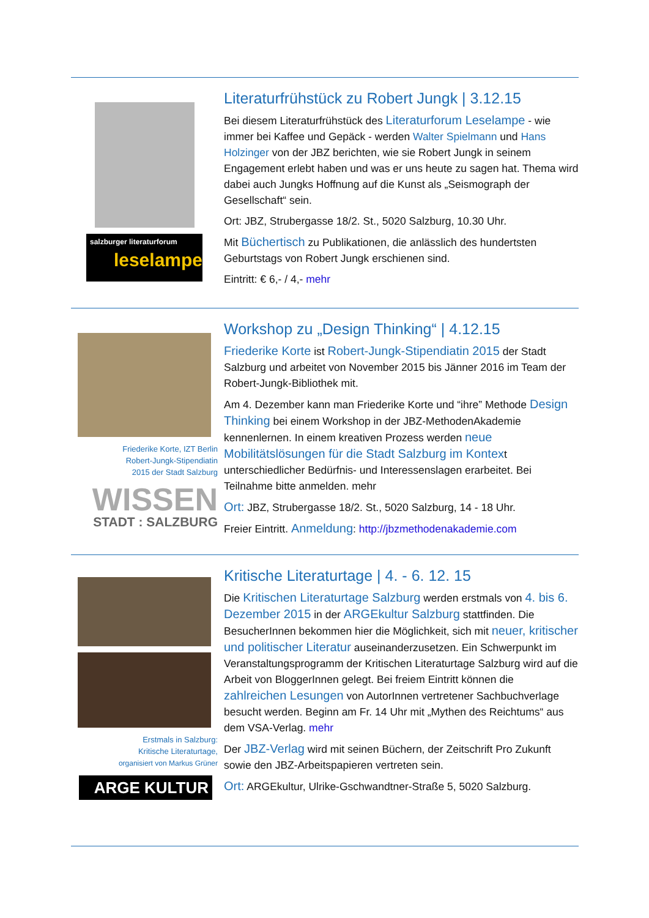salzburger literaturforum
leselampe
Literaturfrühstück zu Robert Jungk | 3.12.15
Bei diesem Literaturfrühstück des Literaturforum Leselampe - wie immer bei Kaffee und Gepäck - werden Walter Spielmann und Hans Holzinger von der JBZ berichten, wie sie Robert Jungk in seinem Engagement erlebt haben und was er uns heute zu sagen hat. Thema wird dabei auch Jungks Hoffnung auf die Kunst als „Seismograph der Gesellschaft“ sein.
Ort: JBZ, Strubergasse 18/2. St., 5020 Salzburg, 10.30 Uhr.
Mit Büchertisch zu Publikationen, die anlässlich des hundertsten Geburtstags von Robert Jungk erschienen sind.
Eintritt: € 6,- / 4,- mehr
Friederike Korte, IZT Berlin
Robert-Jungk-Stipendiatin
2015 der Stadt Salzburg
WISSEN
STADT : SALZBURG
Workshop zu „Design Thinking“ | 4.12.15
Friederike Korte ist Robert-Jungk-Stipendiatin 2015 der Stadt Salzburg und arbeitet von November 2015 bis Jänner 2016 im Team der Robert-Jungk-Bibliothek mit.
Am 4. Dezember kann man Friederike Korte und “ihre” Methode Design Thinking bei einem Workshop in der JBZ-MethodenAkademie kennenlernen. In einem kreativen Prozess werden neue Mobilitätslösungen für die Stadt Salzburg im Kontext unterschiedlicher Bedürfnis- und Interessenslagen erarbeitet. Bei Teilnahme bitte anmelden. mehr
Ort: JBZ, Strubergasse 18/2. St., 5020 Salzburg, 14 - 18 Uhr.
Freier Eintritt. Anmeldung: http://jbzmethodenakademie.com
Erstmals in Salzburg:
Kritische Literaturtage,
organisiert von Markus Grüner
ARGE KULTUR
Kritische Literaturtage | 4. - 6. 12. 15
Die Kritischen Literaturtage Salzburg werden erstmals von 4. bis 6. Dezember 2015 in der ARGEkultur Salzburg stattfinden. Die BesucherInnen bekommen hier die Möglichkeit, sich mit neuer, kritischer und politischer Literatur auseinanderzusetzen. Ein Schwerpunkt im Veranstaltungsprogramm der Kritischen Literaturtage Salzburg wird auf die Arbeit von BloggerInnen gelegt. Bei freiem Eintritt können die zahlreichen Lesungen von AutorInnen vertretener Sachbuchverlage besucht werden. Beginn am Fr. 14 Uhr mit „Mythen des Reichtums“ aus dem VSA-Verlag. mehr
Der JBZ-Verlag wird mit seinen Büchern, der Zeitschrift Pro Zukunft sowie den JBZ-Arbeitspapieren vertreten sein.
Ort: ARGEkultur, Ulrike-Gschwandtner-Straße 5, 5020 Salzburg.